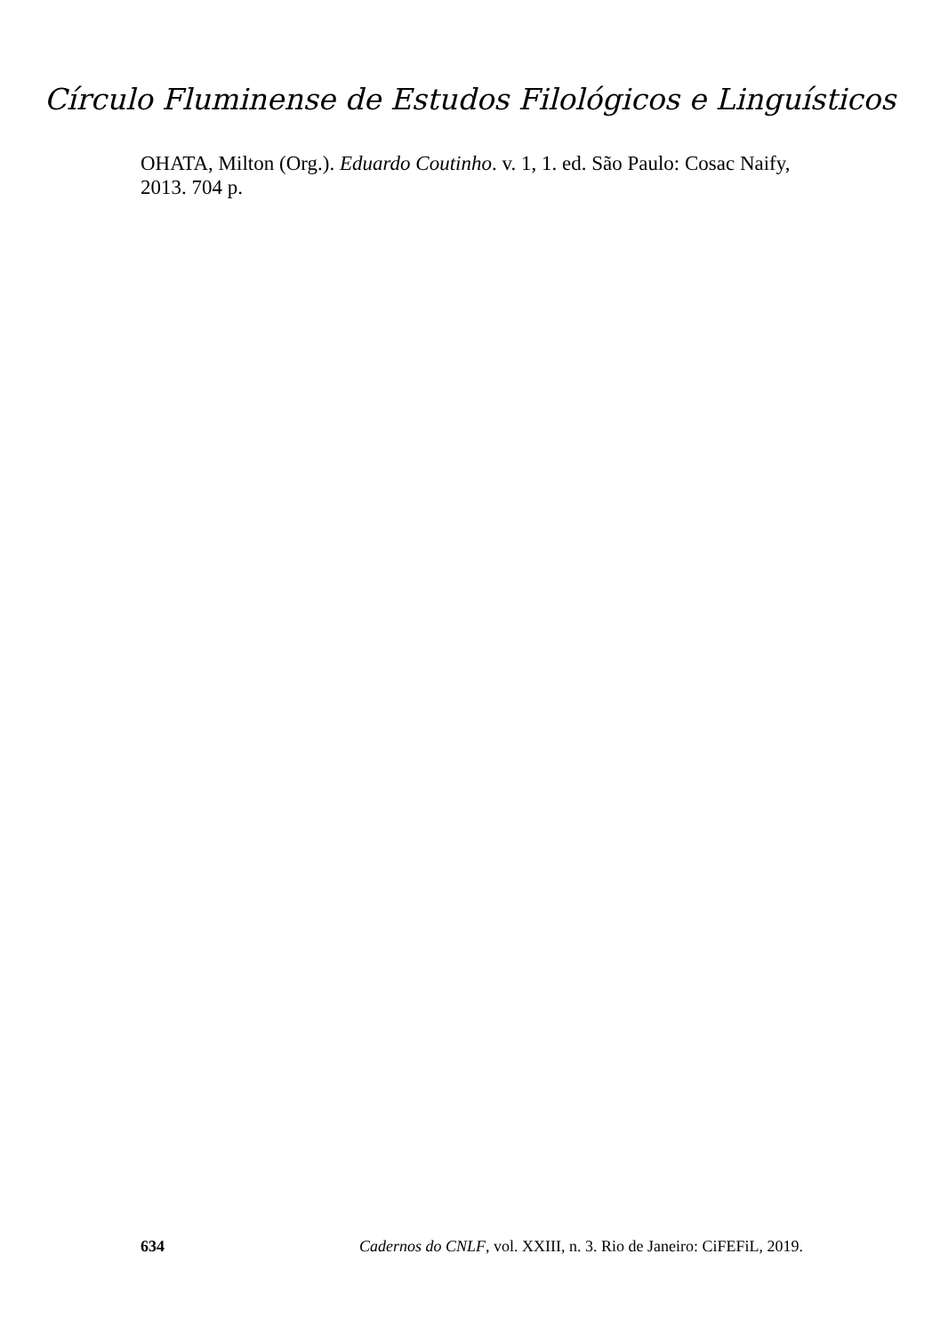Círculo Fluminense de Estudos Filológicos e Linguísticos
OHATA, Milton (Org.). Eduardo Coutinho. v. 1, 1. ed. São Paulo: Cosac Naify, 2013. 704 p.
634 Cadernos do CNLF, vol. XXIII, n. 3. Rio de Janeiro: CiFEFiL, 2019.